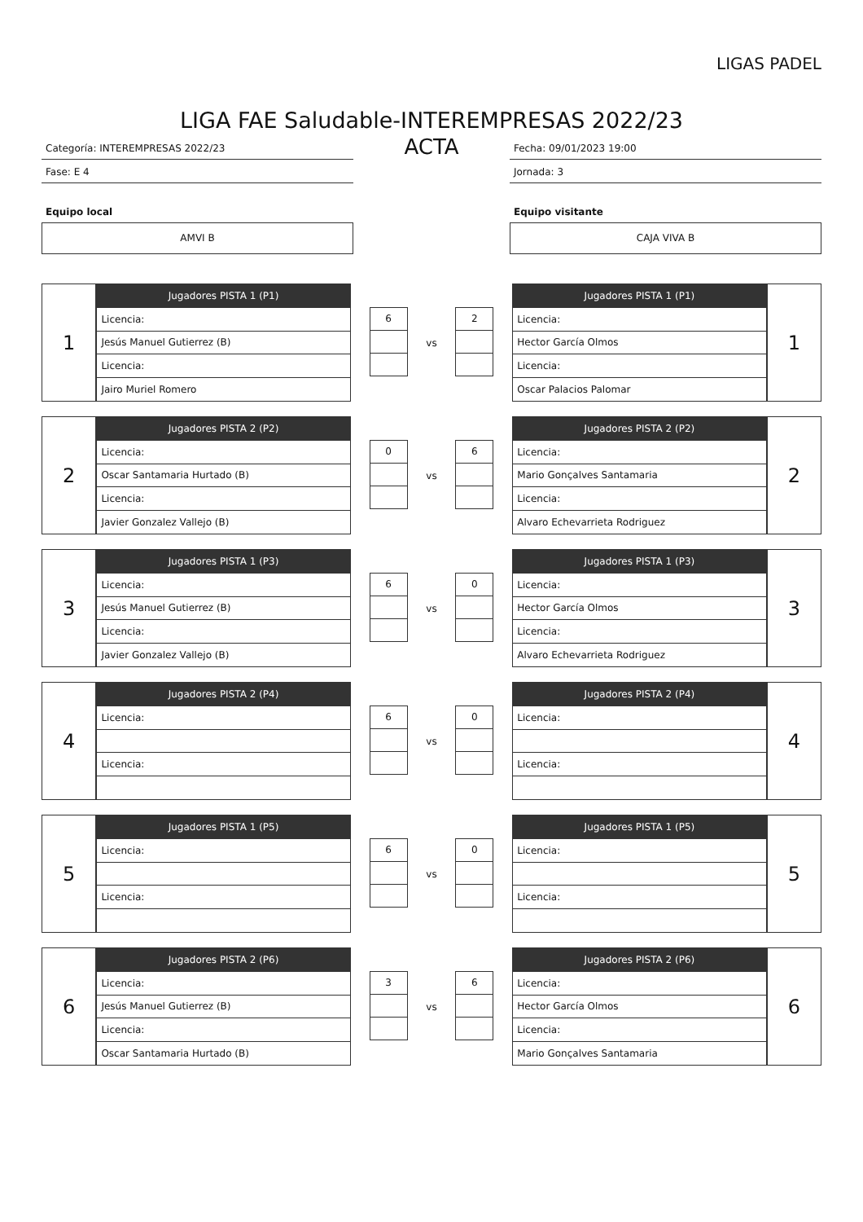LIGAS PADEL
LIGA FAE Saludable-INTEREMPRESAS 2022/23
Categoría: INTEREMPRESAS 2022/23
Fase: E 4
Equipo local
AMVI B
ACTA
Fecha: 09/01/2023 19:00
Jornada: 3
Equipo visitante
CAJA VIVA B
1
| Jugadores PISTA 1 (P1) |
| --- |
| Licencia: |
| Jesús Manuel Gutierrez (B) |
| Licencia: |
| Jairo Muriel Romero |
6
vs
2
| Jugadores PISTA 1 (P1) |
| --- |
| Licencia: |
| Hector García Olmos |
| Licencia: |
| Oscar Palacios Palomar |
1
2
| Jugadores PISTA 2 (P2) |
| --- |
| Licencia: |
| Oscar Santamaria Hurtado (B) |
| Licencia: |
| Javier Gonzalez Vallejo (B) |
0
vs
6
| Jugadores PISTA 2 (P2) |
| --- |
| Licencia: |
| Mario Gonçalves Santamaria |
| Licencia: |
| Alvaro Echevarrieta Rodriguez |
2
3
| Jugadores PISTA 1 (P3) |
| --- |
| Licencia: |
| Jesús Manuel Gutierrez (B) |
| Licencia: |
| Javier Gonzalez Vallejo (B) |
6
vs
0
| Jugadores PISTA 1 (P3) |
| --- |
| Licencia: |
| Hector García Olmos |
| Licencia: |
| Alvaro Echevarrieta Rodriguez |
3
4
| Jugadores PISTA 2 (P4) |
| --- |
| Licencia: |
| Licencia: |
6
vs
0
| Jugadores PISTA 2 (P4) |
| --- |
| Licencia: |
| Licencia: |
4
5
| Jugadores PISTA 1 (P5) |
| --- |
| Licencia: |
| Licencia: |
6
vs
0
| Jugadores PISTA 1 (P5) |
| --- |
| Licencia: |
| Licencia: |
5
6
| Jugadores PISTA 2 (P6) |
| --- |
| Licencia: |
| Jesús Manuel Gutierrez (B) |
| Licencia: |
| Oscar Santamaria Hurtado (B) |
3
vs
6
| Jugadores PISTA 2 (P6) |
| --- |
| Licencia: |
| Hector García Olmos |
| Licencia: |
| Mario Gonçalves Santamaria |
6